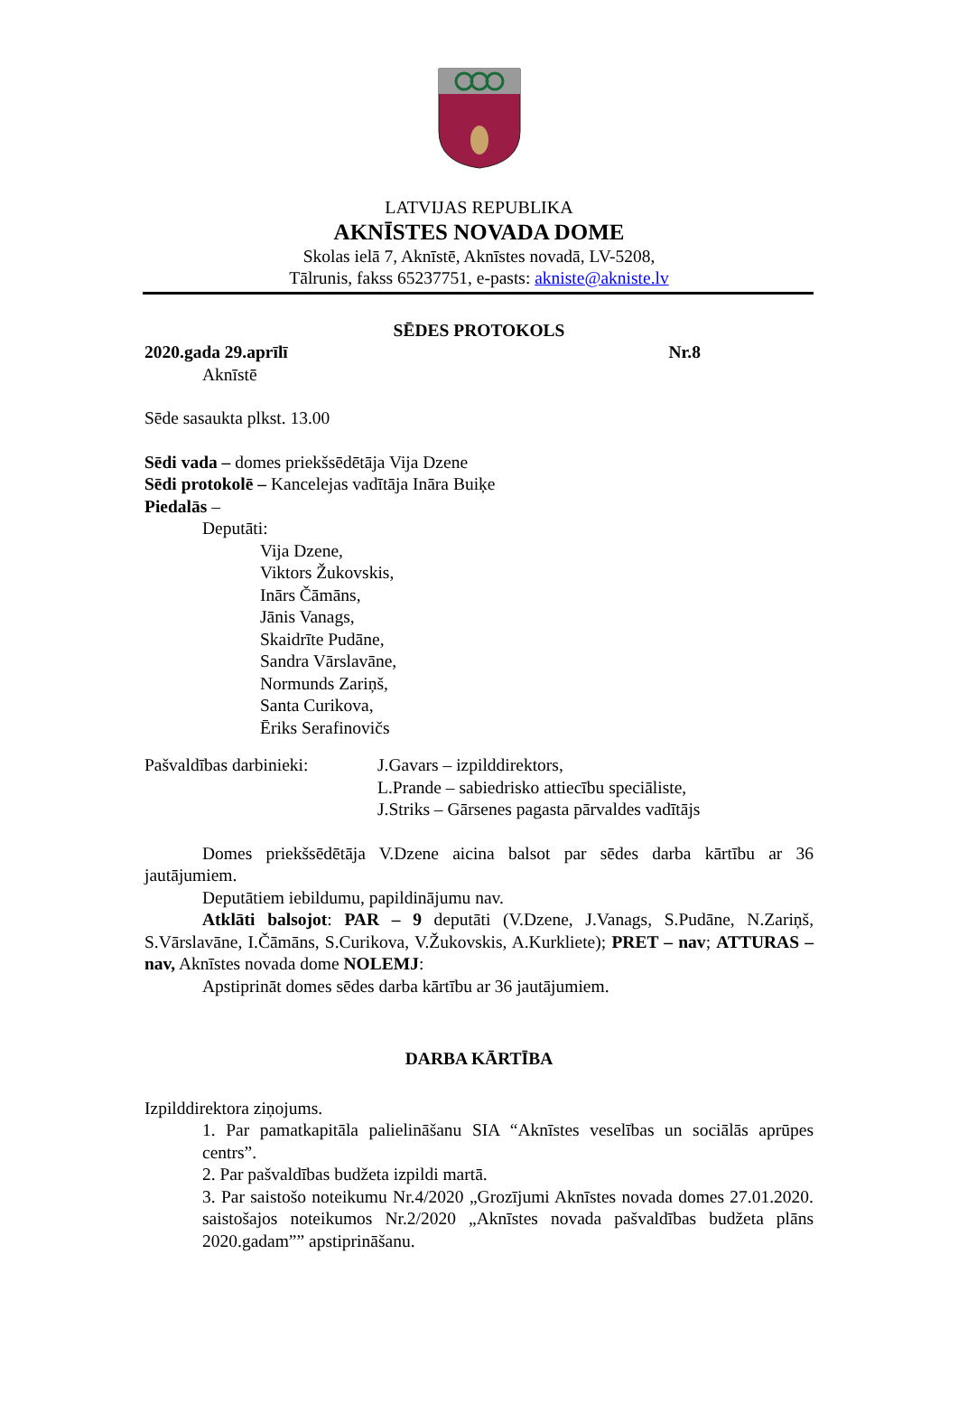LATVIJAS REPUBLIKA
AKNĪSTES NOVADA DOME
Skolas ielā 7, Aknīstē, Aknīstes novadā, LV-5208,
Tālrunis, fakss 65237751, e-pasts: akniste@akniste.lv
SĒDES PROTOKOLS
2020.gada 29.aprīlī Nr.8
Aknīstē
Sēde sasaukta plkst. 13.00
Sēdi vada – domes priekšsēdētāja Vija Dzene
Sēdi protokolē – Kancelejas vadītāja Ināra Buiķe
Piedalās –
Deputāti:
Vija Dzene,
Viktors Žukovskis,
Inārs Čāmāns,
Jānis Vanags,
Skaidrīte Pudāne,
Sandra Vārslavāne,
Normunds Zariņš,
Santa Curikova,
Ēriks Serafinovičs
Pašvaldības darbinieki:
J.Gavars – izpilddirektors,
L.Prande – sabiedrisko attiecību speciāliste,
J.Striks – Gārsenes pagasta pārvaldes vadītājs
Domes priekšsēdētāja V.Dzene aicina balsot par sēdes darba kārtību ar 36 jautājumiem.
Deputātiem iebildumu, papildinājumu nav.
Atklāti balsojot: PAR – 9 deputāti (V.Dzene, J.Vanags, S.Pudāne, N.Zariņš, S.Vārslavāne, I.Čāmāns, S.Curikova, V.Žukovskis, A.Kurkliete); PRET – nav; ATTURAS – nav, Aknīstes novada dome NOLEMJ:
Apstiprināt domes sēdes darba kārtību ar 36 jautājumiem.
DARBA KĀRTĪBA
Izpilddirektora ziņojums.
1. Par pamatkapitāla palielināšanu SIA “Aknīstes veselības un sociālās aprūpes centrs”.
2. Par pašvaldības budžeta izpildi martā.
3. Par saistošo noteikumu Nr.4/2020 „Grozījumi Aknīstes novada domes 27.01.2020. saistošajos noteikumos Nr.2/2020 „Aknīstes novada pašvaldības budžeta plāns 2020.gadam”” apstiprināšanu.